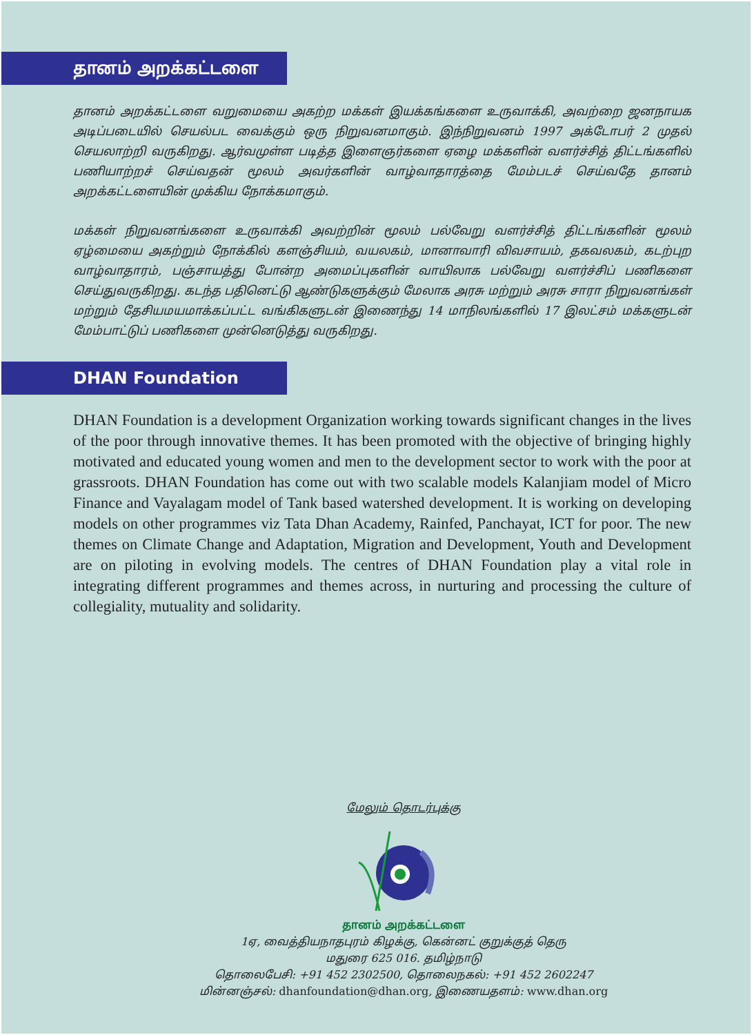தானம் அறக்கட்டளை
தானம் அறக்கட்டளை வறுமையை அகற்ற மக்கள் இயக்கங்களை உருவாக்கி, அவற்றை ஜனநாயக அடிப்படையில் செயல்பட வைக்கும் ஒரு நிறுவனமாகும். இந்நிறுவனம் 1997 அக்டோபர் 2 முதல் செயலாற்றி வருகிறது. ஆர்வமுள்ள படித்த இளைஞர்களை ஏழை மக்களின் வளர்ச்சித் திட்டங்களில் பணியாற்றச் செய்வதன் மூலம் அவர்களின் வாழ்வாதாரத்தை மேம்படச் செய்வதே தானம் அறக்கட்டளையின் முக்கிய நோக்கமாகும்.
மக்கள் நிறுவனங்களை உருவாக்கி அவற்றின் மூலம் பல்வேறு வளர்ச்சித் திட்டங்களின் மூலம் ஏழ்மையை அகற்றும் நோக்கில் களஞ்சியம், வயலகம், மானாவாரி விவசாயம், தகவலகம், கடற்புற வாழ்வாதாரம், பஞ்சாயத்து போன்ற அமைப்புகளின் வாயிலாக பல்வேறு வளர்ச்சிப் பணிகளை செய்துவருகிறது. கடந்த பதினெட்டு ஆண்டுகளுக்கும் மேலாக அரசு மற்றும் அரசு சாரா நிறுவனங்கள் மற்றும் தேசியமயமாக்கப்பட்ட வங்கிகளுடன் இணைந்து 14 மாநிலங்களில் 17 இலட்சம் மக்களுடன் மேம்பாட்டுப் பணிகளை முன்னெடுத்து வருகிறது.
DHAN Foundation
DHAN Foundation is a development Organization working towards significant changes in the lives of the poor through innovative themes. It has been promoted with the objective of bringing highly motivated and educated young women and men to the development sector to work with the poor at grassroots. DHAN Foundation has come out with two scalable models Kalanjiam model of Micro Finance and Vayalagam model of Tank based watershed development. It is working on developing models on other programmes viz Tata Dhan Academy, Rainfed, Panchayat, ICT for poor. The new themes on Climate Change and Adaptation, Migration and Development, Youth and Development are on piloting in evolving models. The centres of DHAN Foundation play a vital role in integrating different programmes and themes across, in nurturing and processing the culture of collegiality, mutuality and solidarity.
மேலும் தொடர்புக்கு
தானம் அறக்கட்டளை
1ஏ, வைத்தியநாதபுரம் கிழக்கு, கென்னட் குறுக்குத் தெரு
மதுரை 625 016. தமிழ்நாடு
தொலைபேசி: +91 452 2302500, தொலைநகல்: +91 452 2602247
மின்னஞ்சல்: dhanfoundation@dhan.org, இணையதளம்: www.dhan.org